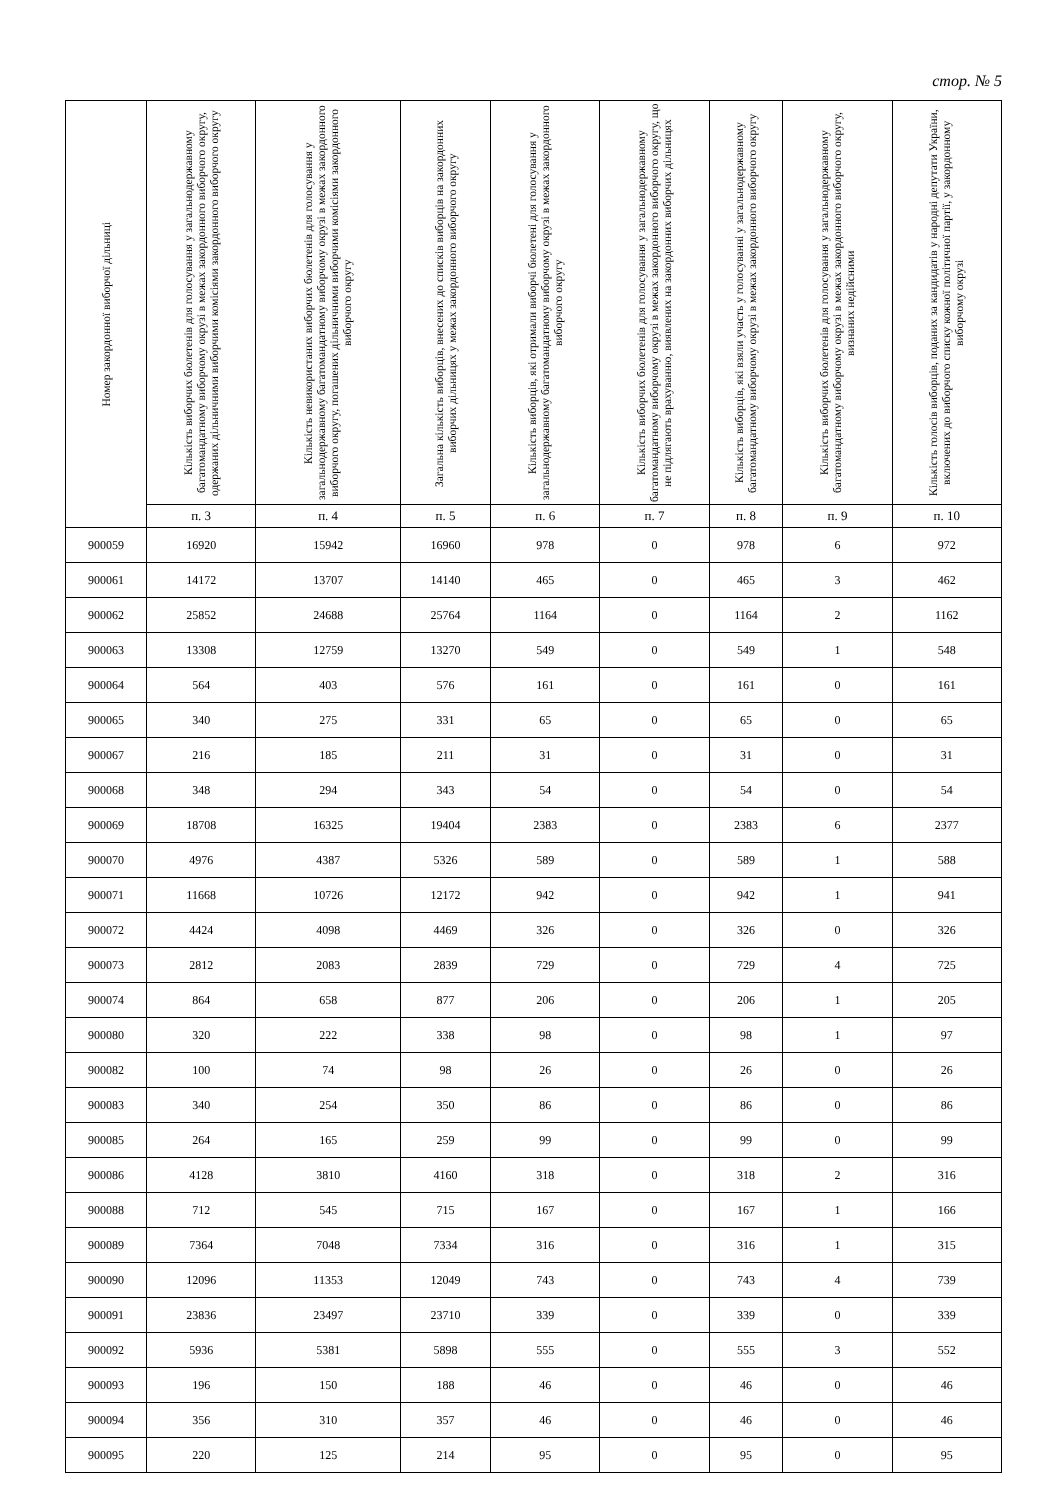стор. № 5
| Номер закордонної виборчої дільниці | Кількість виборчих бюлетенів для голосування у загальнодержавному багатомандатному виборчому окрузі в межах закордонного виборчого округу, одержаних дільничними виборчими комісіями закордонного виборчого округу | Кількість невикористаних виборчих бюлетенів для голосування у загальнодержавному багатомандатному виборчому окрузі в межах закордонного виборчого округу, погашених дільничними виборчими комісіями закордонного виборчого округу | Загальна кількість виборців, внесених до списків виборців на закордонних виборчих дільницях у межах закордонного виборчого округу | Кількість виборців, які отримали виборчі бюлетені для голосування у загальнодержавному багатомандатному виборчому окрузі в межах закордонного виборчого округу | Кількість виборчих бюлетенів для голосування у загальнодержавному багатомандатному виборчому окрузі в межах закордонного виборчого округу, що не підлягають врахуванню, виявлених на закордонних виборчих дільницях | Кількість виборців, які взяли участь у голосуванні у загальнодержавному багатомандатному виборчому окрузі в межах закордонного виборчого округу | Кількість виборчих бюлетенів для голосування у загальнодержавному багатомандатному виборчому окрузі в межах закордонного виборчого округу, визнаних недійсними | Кількість голосів виборців, поданих за кандидатів у народні депутати України, включених до виборчого списку кожної політичної партії, у закордонному виборчому окрузі |
| --- | --- | --- | --- | --- | --- | --- | --- | --- |
| | п. 3 | п. 4 | п. 5 | п. 6 | п. 7 | п. 8 | п. 9 | п. 10 |
| 900059 | 16920 | 15942 | 16960 | 978 | 0 | 978 | 6 | 972 |
| 900061 | 14172 | 13707 | 14140 | 465 | 0 | 465 | 3 | 462 |
| 900062 | 25852 | 24688 | 25764 | 1164 | 0 | 1164 | 2 | 1162 |
| 900063 | 13308 | 12759 | 13270 | 549 | 0 | 549 | 1 | 548 |
| 900064 | 564 | 403 | 576 | 161 | 0 | 161 | 0 | 161 |
| 900065 | 340 | 275 | 331 | 65 | 0 | 65 | 0 | 65 |
| 900067 | 216 | 185 | 211 | 31 | 0 | 31 | 0 | 31 |
| 900068 | 348 | 294 | 343 | 54 | 0 | 54 | 0 | 54 |
| 900069 | 18708 | 16325 | 19404 | 2383 | 0 | 2383 | 6 | 2377 |
| 900070 | 4976 | 4387 | 5326 | 589 | 0 | 589 | 1 | 588 |
| 900071 | 11668 | 10726 | 12172 | 942 | 0 | 942 | 1 | 941 |
| 900072 | 4424 | 4098 | 4469 | 326 | 0 | 326 | 0 | 326 |
| 900073 | 2812 | 2083 | 2839 | 729 | 0 | 729 | 4 | 725 |
| 900074 | 864 | 658 | 877 | 206 | 0 | 206 | 1 | 205 |
| 900080 | 320 | 222 | 338 | 98 | 0 | 98 | 1 | 97 |
| 900082 | 100 | 74 | 98 | 26 | 0 | 26 | 0 | 26 |
| 900083 | 340 | 254 | 350 | 86 | 0 | 86 | 0 | 86 |
| 900085 | 264 | 165 | 259 | 99 | 0 | 99 | 0 | 99 |
| 900086 | 4128 | 3810 | 4160 | 318 | 0 | 318 | 2 | 316 |
| 900088 | 712 | 545 | 715 | 167 | 0 | 167 | 1 | 166 |
| 900089 | 7364 | 7048 | 7334 | 316 | 0 | 316 | 1 | 315 |
| 900090 | 12096 | 11353 | 12049 | 743 | 0 | 743 | 4 | 739 |
| 900091 | 23836 | 23497 | 23710 | 339 | 0 | 339 | 0 | 339 |
| 900092 | 5936 | 5381 | 5898 | 555 | 0 | 555 | 3 | 552 |
| 900093 | 196 | 150 | 188 | 46 | 0 | 46 | 0 | 46 |
| 900094 | 356 | 310 | 357 | 46 | 0 | 46 | 0 | 46 |
| 900095 | 220 | 125 | 214 | 95 | 0 | 95 | 0 | 95 |